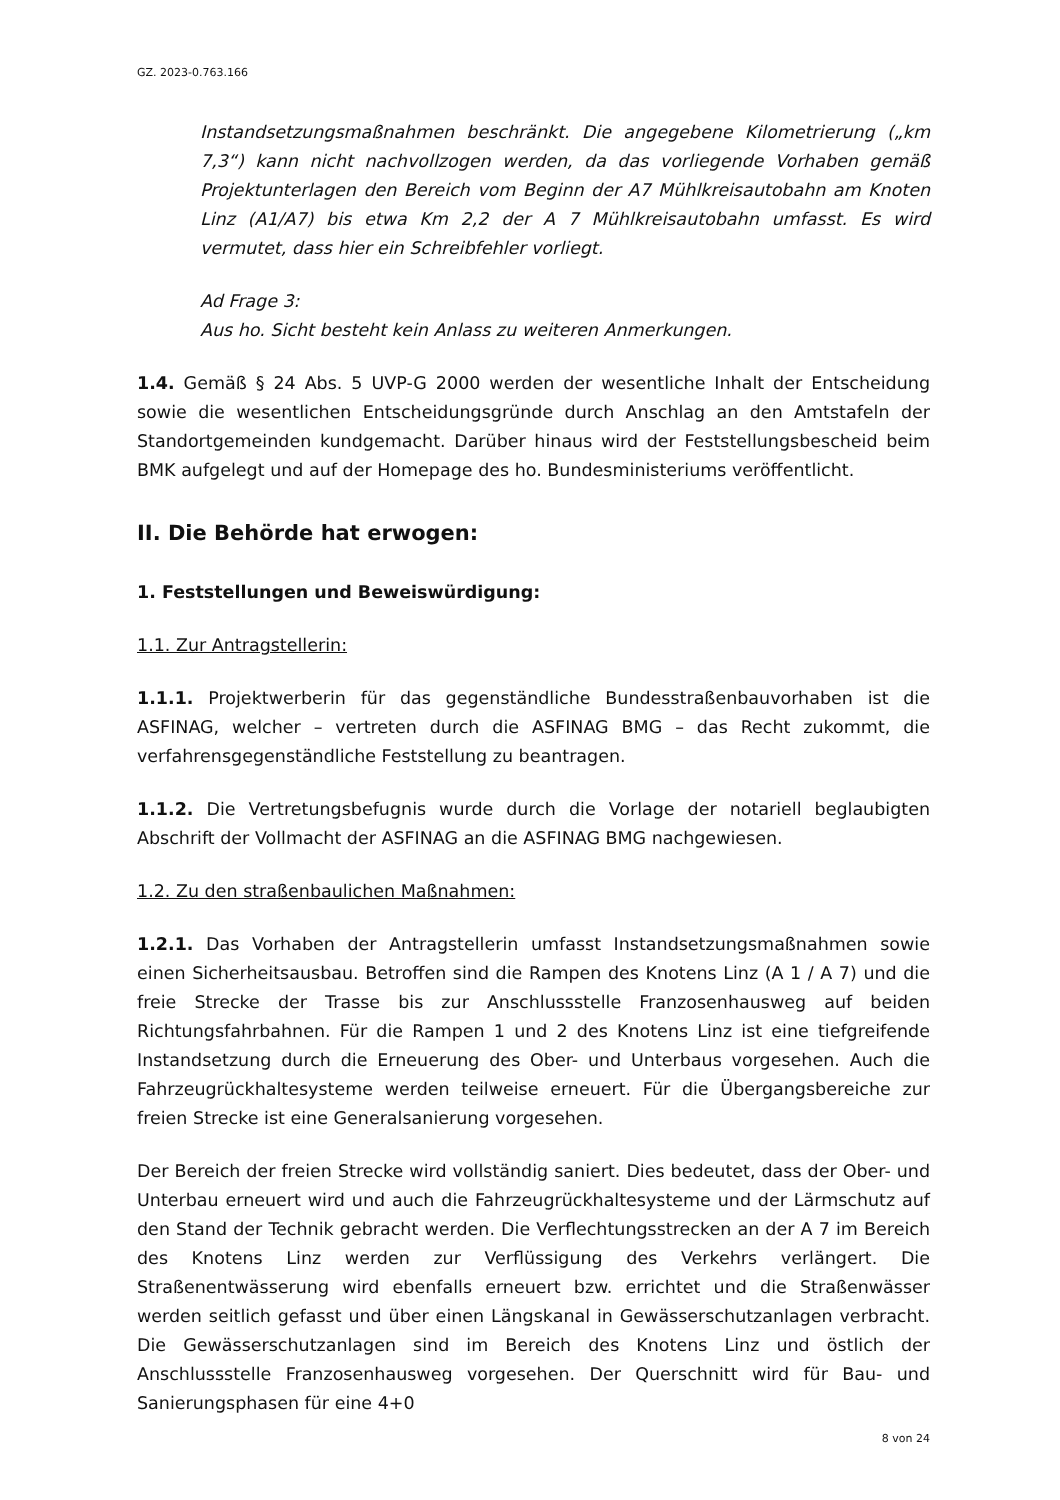GZ. 2023-0.763.166
Instandsetzungsmaßnahmen beschränkt. Die angegebene Kilometrierung („km 7,3“) kann nicht nachvollzogen werden, da das vorliegende Vorhaben gemäß Projektunterlagen den Bereich vom Beginn der A7 Mühlkreisautobahn am Knoten Linz (A1/A7) bis etwa Km 2,2 der A 7 Mühlkreisautobahn umfasst. Es wird vermutet, dass hier ein Schreibfehler vorliegt.
Ad Frage 3:
Aus ho. Sicht besteht kein Anlass zu weiteren Anmerkungen.
1.4. Gemäß § 24 Abs. 5 UVP-G 2000 werden der wesentliche Inhalt der Entscheidung sowie die wesentlichen Entscheidungsgründe durch Anschlag an den Amtstafeln der Standortgemeinden kundgemacht. Darüber hinaus wird der Feststellungsbescheid beim BMK aufgelegt und auf der Homepage des ho. Bundesministeriums veröffentlicht.
II. Die Behörde hat erwogen:
1. Feststellungen und Beweiswürdigung:
1.1. Zur Antragstellerin:
1.1.1. Projektwerberin für das gegenständliche Bundesstraßenbauvorhaben ist die ASFINAG, welcher – vertreten durch die ASFINAG BMG – das Recht zukommt, die verfahrensgegenständliche Feststellung zu beantragen.
1.1.2. Die Vertretungsbefugnis wurde durch die Vorlage der notariell beglaubigten Abschrift der Vollmacht der ASFINAG an die ASFINAG BMG nachgewiesen.
1.2. Zu den straßenbaulichen Maßnahmen:
1.2.1. Das Vorhaben der Antragstellerin umfasst Instandsetzungsmaßnahmen sowie einen Sicherheitsausbau. Betroffen sind die Rampen des Knotens Linz (A 1 / A 7) und die freie Strecke der Trasse bis zur Anschlussstelle Franzosenhausweg auf beiden Richtungsfahrbahnen. Für die Rampen 1 und 2 des Knotens Linz ist eine tiefgreifende Instandsetzung durch die Erneuerung des Ober- und Unterbaus vorgesehen. Auch die Fahrzeugrückhaltesysteme werden teilweise erneuert. Für die Übergangsbereiche zur freien Strecke ist eine Generalsanierung vorgesehen.
Der Bereich der freien Strecke wird vollständig saniert. Dies bedeutet, dass der Ober- und Unterbau erneuert wird und auch die Fahrzeugrückhaltesysteme und der Lärmschutz auf den Stand der Technik gebracht werden. Die Verflechtungsstrecken an der A 7 im Bereich des Knotens Linz werden zur Verflüssigung des Verkehrs verlängert. Die Straßenentwässerung wird ebenfalls erneuert bzw. errichtet und die Straßenwässer werden seitlich gefasst und über einen Längskanal in Gewässerschutzanlagen verbracht. Die Gewässerschutzanlagen sind im Bereich des Knotens Linz und östlich der Anschlussstelle Franzosenhausweg vorgesehen. Der Querschnitt wird für Bau- und Sanierungsphasen für eine 4+0
8 von 24